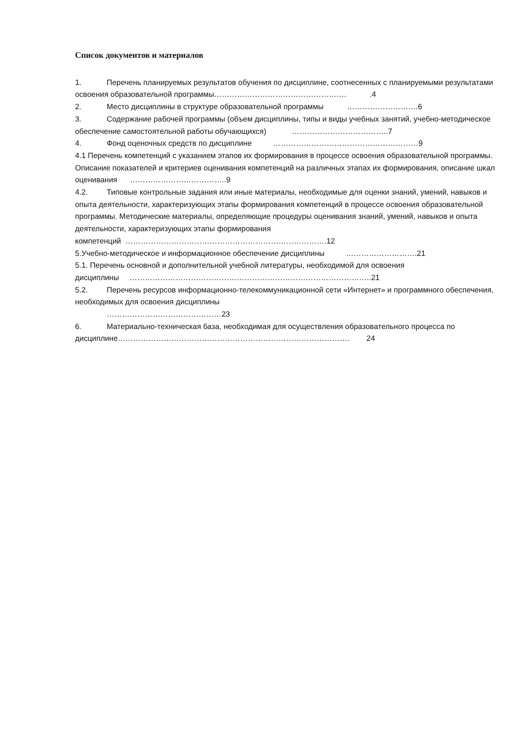Список документов и материалов
1. Перечень планируемых результатов обучения по дисциплине, соотнесенных с планируемыми результатами освоения образовательной программы……………………………………………. .4
2. Место дисциплины в структуре образовательной программы ……………………….6
3. Содержание рабочей программы (объем дисциплины, типы и виды учебных занятий, учебно-методическое обеспечение самостоятельной работы обучающихся) ………………………………..7
4. Фонд оценочных средств по дисциплине …………………………………………………9
4.1 Перечень компетенций с указанием этапов их формирования в процессе освоения образовательной программы. Описание показателей и критериев оценивания компетенций на различных этапах их формирования, описание шкал оценивания ………………………………..9
4.2. Типовые контрольные задания или иные материалы, необходимые для оценки знаний, умений, навыков и опыта деятельности, характеризующих этапы формирования компетенций в процессе освоения образовательной программы. Методические материалы, определяющие процедуры оценивания знаний, умений, навыков и опыта деятельности, характеризующих этапы формирования компетенций …………………………………………………………………….12
5.Учебно-методическое и информационное обеспечение дисциплины ……………………….21
5.1. Перечень основной и дополнительной учебной литературы, необходимой для освоения дисциплины …………………………………………………………………………………..21
5.2. Перечень ресурсов информационно-телекоммуникационной сети «Интернет» и программного обеспечения, необходимых для освоения дисциплины
………………………………………23
6. Материально-техническая база, необходимая для осуществления образовательного процесса по дисциплине………………………………………………………………………………. 24